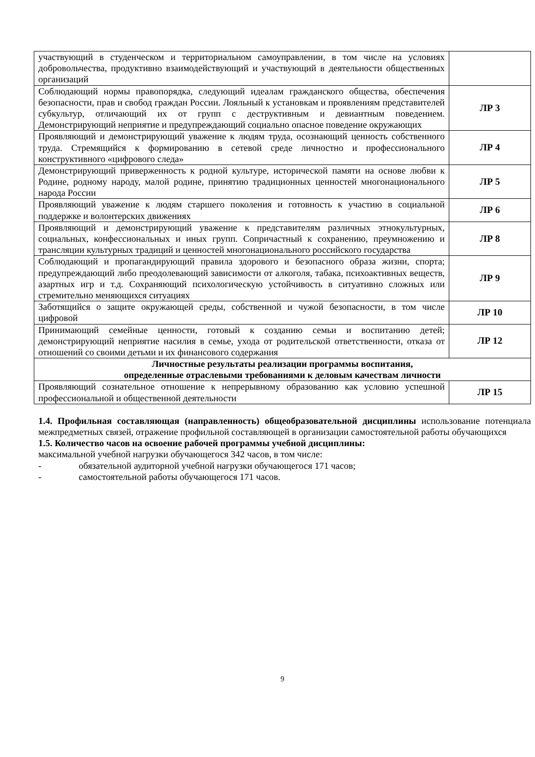| участвующий в студенческом и территориальном самоуправлении, в том числе на условиях добровольчества, продуктивно взаимодействующий и участвующий в деятельности общественных организаций | |
| Соблюдающий нормы правопорядка, следующий идеалам гражданского общества, обеспечения безопасности, прав и свобод граждан России. Лояльный к установкам и проявлениям представителей субкультур, отличающий их от групп с деструктивным и девиантным поведением. Демонстрирующий неприятие и предупреждающий социально опасное поведение окружающих | ЛР 3 |
| Проявляющий и демонстрирующий уважение к людям труда, осознающий ценность собственного труда. Стремящийся к формированию в сетевой среде личностно и профессионального конструктивного «цифрового следа» | ЛР 4 |
| Демонстрирующий приверженность к родной культуре, исторической памяти на основе любви к Родине, родному народу, малой родине, принятию традиционных ценностей многонационального народа России | ЛР 5 |
| Проявляющий уважение к людям старшего поколения и готовность к участию в социальной поддержке и волонтерских движениях | ЛР 6 |
| Проявляющий и демонстрирующий уважение к представителям различных этнокультурных, социальных, конфессиональных и иных групп. Сопричастный к сохранению, преумножению и трансляции культурных традиций и ценностей многонационального российского государства | ЛР 8 |
| Соблюдающий и пропагандирующий правила здорового и безопасного образа жизни, спорта; предупреждающий либо преодолевающий зависимости от алкоголя, табака, психоактивных веществ, азартных игр и т.д. Сохраняющий психологическую устойчивость в ситуативно сложных или стремительно меняющихся ситуациях | ЛР 9 |
| Заботящийся о защите окружающей среды, собственной и чужой безопасности, в том числе цифровой | ЛР 10 |
| Принимающий семейные ценности, готовый к созданию семьи и воспитанию детей; демонстрирующий неприятие насилия в семье, ухода от родительской ответственности, отказа от отношений со своими детьми и их финансового содержания | ЛР 12 |
| Личностные результаты реализации программы воспитания, определенные отраслевыми требованиями к деловым качествам личности | |
| Проявляющий сознательное отношение к непрерывному образованию как условию успешной профессиональной и общественной деятельности | ЛР 15 |
1.4. Профильная составляющая (направленность) общеобразовательной дисциплины использование потенциала межпредметных связей, отражение профильной составляющей в организации самостоятельной работы обучающихся
1.5. Количество часов на освоение рабочей программы учебной дисциплины:
максимальной учебной нагрузки обучающегося 342 часов, в том числе:
- обязательной аудиторной учебной нагрузки обучающегося 171 часов;
- самостоятельной работы обучающегося 171 часов.
9